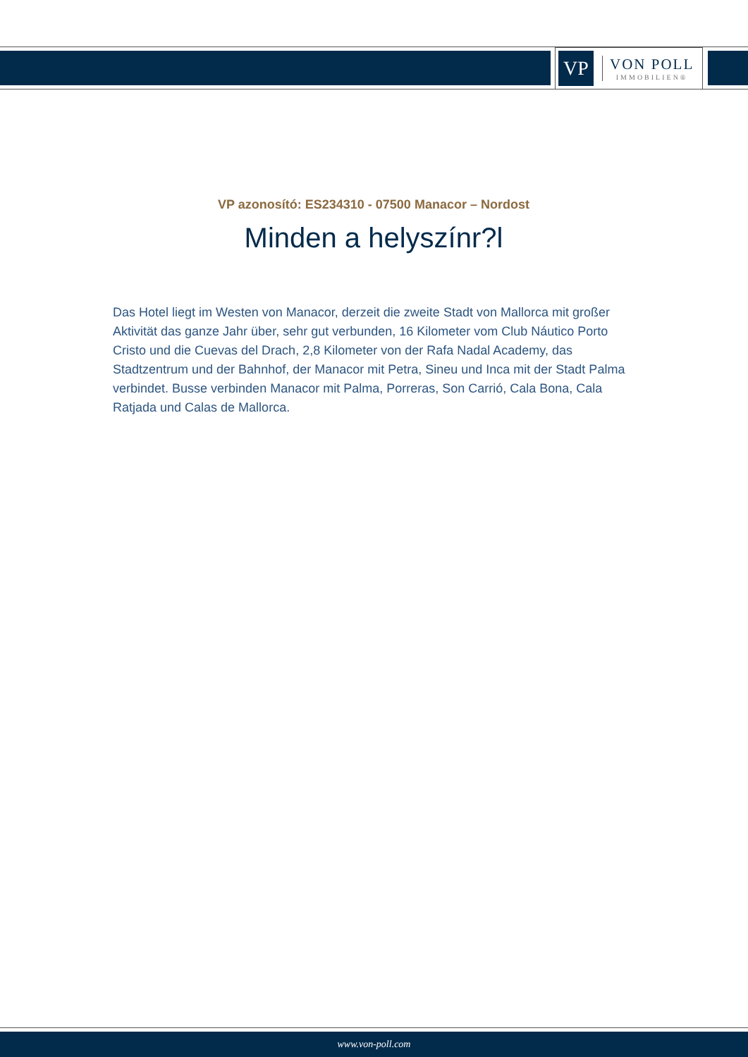VP
VON POLL
IMMOBILIEN®
VP azonosító: ES234310 - 07500 Manacor – Nordost
Minden a helyszínr?l
Das Hotel liegt im Westen von Manacor, derzeit die zweite Stadt von Mallorca mit großer Aktivität das ganze Jahr über, sehr gut verbunden, 16 Kilometer vom Club Náutico Porto Cristo und die Cuevas del Drach, 2,8 Kilometer von der Rafa Nadal Academy, das Stadtzentrum und der Bahnhof, der Manacor mit Petra, Sineu und Inca mit der Stadt Palma verbindet. Busse verbinden Manacor mit Palma, Porreras, Son Carrió, Cala Bona, Cala Ratjada und Calas de Mallorca.
www.von-poll.com